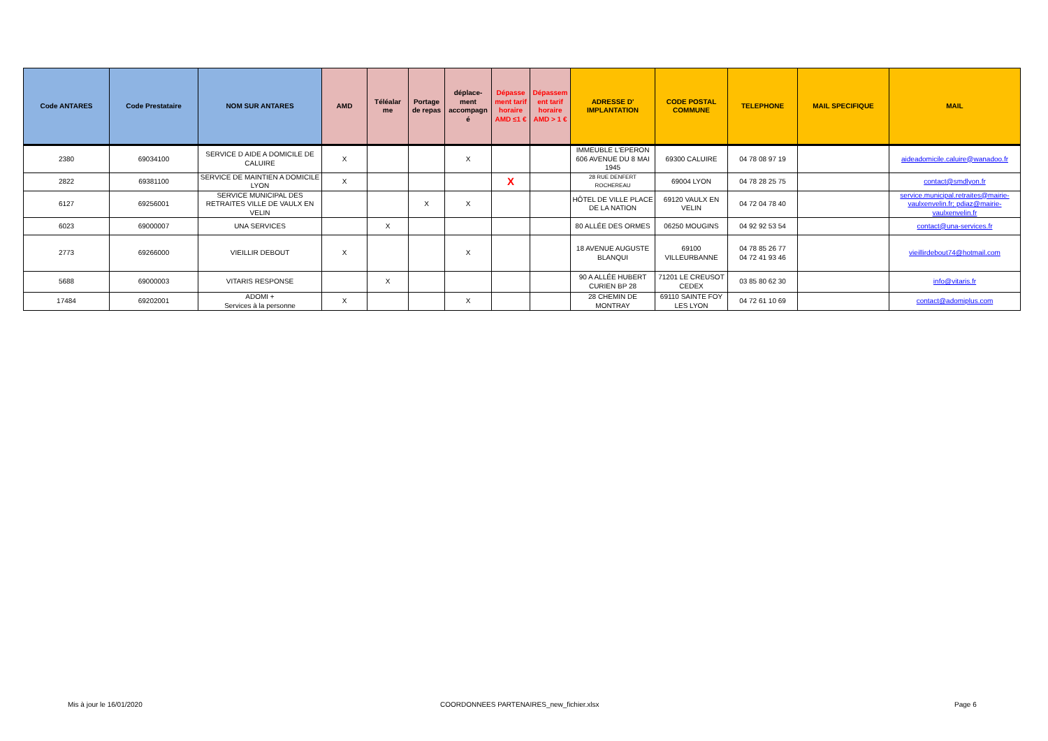| Code ANTARES | Code Prestataire | NOM SUR ANTARES | AMD | Téléalar me | Portage de repas | déplace-ment accompagn é | Dépasse ment tarif horaire AMD ≤1 € | Dépassem ent tarif horaire AMD > 1 € | ADRESSE D' IMPLANTATION | CODE POSTAL COMMUNE | TELEPHONE | MAIL SPECIFIQUE | MAIL |
| --- | --- | --- | --- | --- | --- | --- | --- | --- | --- | --- | --- | --- | --- |
| 2380 | 69034100 | SERVICE D AIDE A DOMICILE DE CALUIRE | X | | | X | | | IMMEUBLE L'EPERON 606 AVENUE DU 8 MAI 1945 | 69300 CALUIRE | 04 78 08 97 19 | | aideadomicile.caluire@wanadoo.fr |
| 2822 | 69381100 | SERVICE DE MAINTIEN A DOMICILE LYON | X | | | | X | | 28 RUE DENFERT ROCHEREAU | 69004 LYON | 04 78 28 25 75 | | contact@smdlyon.fr |
| 6127 | 69256001 | SERVICE MUNICIPAL DES RETRAITES VILLE DE VAULX EN VELIN | | | X | X | | | HÔTEL DE VILLE PLACE DE LA NATION | 69120 VAULX EN VELIN | 04 72 04 78 40 | | service.municipal.retraites@mairie-vaulxenvelin.fr; pdiaz@mairie-vaulxenvelin.fr |
| 6023 | 69000007 | UNA SERVICES | | X | | | | | 80 ALLÉE DES ORMES | 06250 MOUGINS | 04 92 92 53 54 | | contact@una-services.fr |
| 2773 | 69266000 | VIEILLIR DEBOUT | X | | | X | | | 18 AVENUE AUGUSTE BLANQUI | 69100 VILLEURBANNE | 04 78 85 26 77 04 72 41 93 46 | | vieillirdebout74@hotmail.com |
| 5688 | 69000003 | VITARIS RESPONSE | | X | | | | | 90 A ALLÉE HUBERT CURIEN BP 28 | 71201 LE CREUSOT CEDEX | 03 85 80 62 30 | | info@vitaris.fr |
| 17484 | 69202001 | ADOMI + Services à la personne | X | | | X | | | 28 CHEMIN DE MONTRAY | 69110 SAINTE FOY LES LYON | 04 72 61 10 69 | | contact@adomiplus.com |
Mis à jour le 16/01/2020 COORDONNEES PARTENAIRES_new_fichier.xlsx Page 6